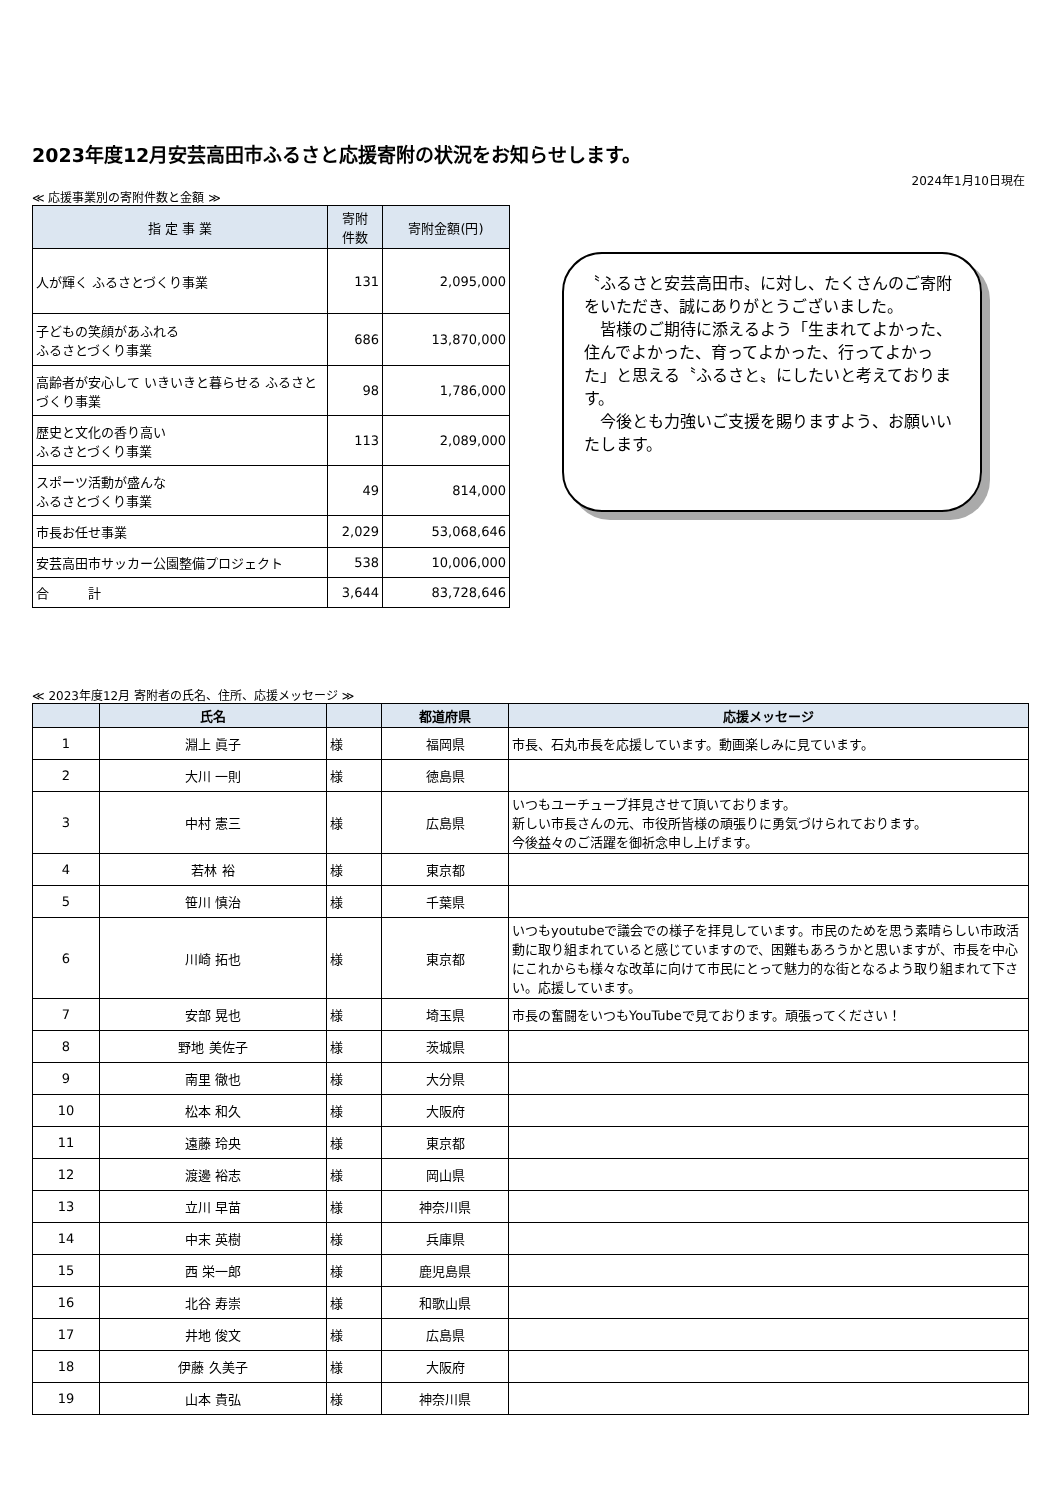2023年度12月安芸高田市ふるさと応援寄附の状況をお知らせします。
2024年1月10日現在
≪ 応援事業別の寄附件数と金額 ≫
| 指 定 事 業 | 寄附 件数 | 寄附金額(円) |
| --- | --- | --- |
| 人が輝く ふるさとづくり事業 | 131 | 2,095,000 |
| 子どもの笑顔があふれる ふるさとづくり事業 | 686 | 13,870,000 |
| 高齢者が安心して いきいきと暮らせる ふるさとづくり事業 | 98 | 1,786,000 |
| 歴史と文化の香り高い ふるさとづくり事業 | 113 | 2,089,000 |
| スポーツ活動が盛んな ふるさとづくり事業 | 49 | 814,000 |
| 市長お任せ事業 | 2,029 | 53,068,646 |
| 安芸高田市サッカー公園整備プロジェクト | 538 | 10,006,000 |
| 合 計 | 3,644 | 83,728,646 |
〝ふるさと安芸高田市〟に対し、たくさんのご寄附をいただき、誠にありがとうございました。
　皆様のご期待に添えるよう「生まれてよかった、住んでよかった、育ってよかった、行ってよかった」と思える〝ふるさと〟にしたいと考えております。
　今後とも力強いご支援を賜りますよう、お願いいたします。
≪ 2023年度12月 寄附者の氏名、住所、応援メッセージ ≫
| | 氏名 | | 都道府県 | 応援メッセージ |
| --- | --- | --- | --- | --- |
| 1 | 淵上 眞子 | 様 | 福岡県 | 市長、石丸市長を応援しています。動画楽しみに見ています。 |
| 2 | 大川 一則 | 様 | 徳島県 | |
| 3 | 中村 憲三 | 様 | 広島県 | いつもユーチューブ拝見させて頂いております。 新しい市長さんの元、市役所皆様の頑張りに勇気づけられております。 今後益々のご活躍を御祈念申し上げます。 |
| 4 | 若林 裕 | 様 | 東京都 | |
| 5 | 笹川 慎治 | 様 | 千葉県 | |
| 6 | 川崎 拓也 | 様 | 東京都 | いつもyoutubeで議会での様子を拝見しています。市民のためを思う素晴らしい市政活動に取り組まれていると感じていますので、困難もあろうかと思いますが、市長を中心にこれからも様々な改革に向けて市民にとって魅力的な街となるよう取り組まれて下さい。応援しています。 |
| 7 | 安部 晃也 | 様 | 埼玉県 | 市長の奮闘をいつもYouTubeで見ております。頑張ってください！ |
| 8 | 野地 美佐子 | 様 | 茨城県 | |
| 9 | 南里 徹也 | 様 | 大分県 | |
| 10 | 松本 和久 | 様 | 大阪府 | |
| 11 | 遠藤 玲央 | 様 | 東京都 | |
| 12 | 渡邊 裕志 | 様 | 岡山県 | |
| 13 | 立川 早苗 | 様 | 神奈川県 | |
| 14 | 中末 英樹 | 様 | 兵庫県 | |
| 15 | 西 栄一郎 | 様 | 鹿児島県 | |
| 16 | 北谷 寿崇 | 様 | 和歌山県 | |
| 17 | 井地 俊文 | 様 | 広島県 | |
| 18 | 伊藤 久美子 | 様 | 大阪府 | |
| 19 | 山本 貴弘 | 様 | 神奈川県 | |